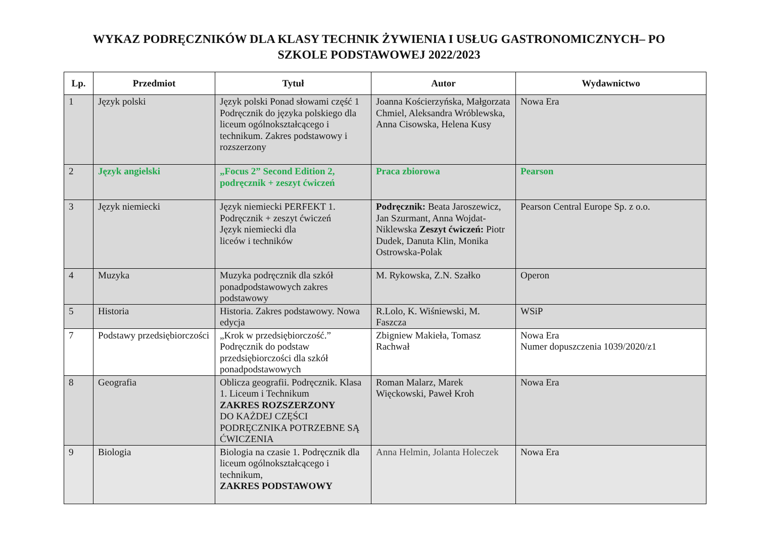WYKAZ PODRĘCZNIKÓW DLA KLASY TECHNIK ŻYWIENIA I USŁUG GASTRONOMICZNYCH– PO
SZKOLE PODSTAWOWEJ 2022/2023
| Lp. | Przedmiot | Tytuł | Autor | Wydawnictwo |
| --- | --- | --- | --- | --- |
| 1 | Język polski | Język polski Ponad słowami część 1 Podręcznik do języka polskiego dla liceum ogólnokształcącego i technikum. Zakres podstawowy i rozszerzony | Joanna Kościerzyńska, Małgorzata Chmiel, Aleksandra Wróblewska, Anna Cisowska, Helena Kusy | Nowa Era |
| 2 | Język angielski | „Focus 2” Second Edition 2, podręcznik + zeszyt ćwiczeń | Praca zbiorowa | Pearson |
| 3 | Język niemiecki | Język niemiecki PERFEKT 1. Podręcznik + zeszyt ćwiczeń Język niemiecki dla liceów i techników | Podręcznik: Beata Jaroszewicz, Jan Szurmant, Anna Wojdat-Niklewska Zeszyt ćwiczeń: Piotr Dudek, Danuta Klin, Monika Ostrowska-Polak | Pearson Central Europe Sp. z o.o. |
| 4 | Muzyka | Muzyka podręcznik dla szkół ponadpodstawowych zakres podstawowy | M. Rykowska, Z.N. Szałko | Operon |
| 5 | Historia | Historia. Zakres podstawowy. Nowa edycja | R.Lolo, K. Wiśniewski, M. Faszcza | WSiP |
| 7 | Podstawy przedsiębiorczości | „Krok w przedsiębiorczość.” Podręcznik do podstaw przedsiębiorczości dla szkół ponadpodstawowych | Zbigniew Makieła, Tomasz Rachwał | Nowa Era Numer dopuszczenia 1039/2020/z1 |
| 8 | Geografia | Oblicza geografii. Podręcznik. Klasa 1. Liceum i Technikum ZAKRES ROZSZERZONY DO KAŻDEJ CZĘŚCI PODRĘCZNIKA POTRZEBNE SĄ ĆWICZENIA | Roman Malarz, Marek Więckowski, Paweł Kroh | Nowa Era |
| 9 | Biologia | Biologia na czasie 1. Podręcznik dla liceum ogólnokształcącego i technikum, ZAKRES PODSTAWOWY | Anna Helmin, Jolanta Holeczek | Nowa Era |